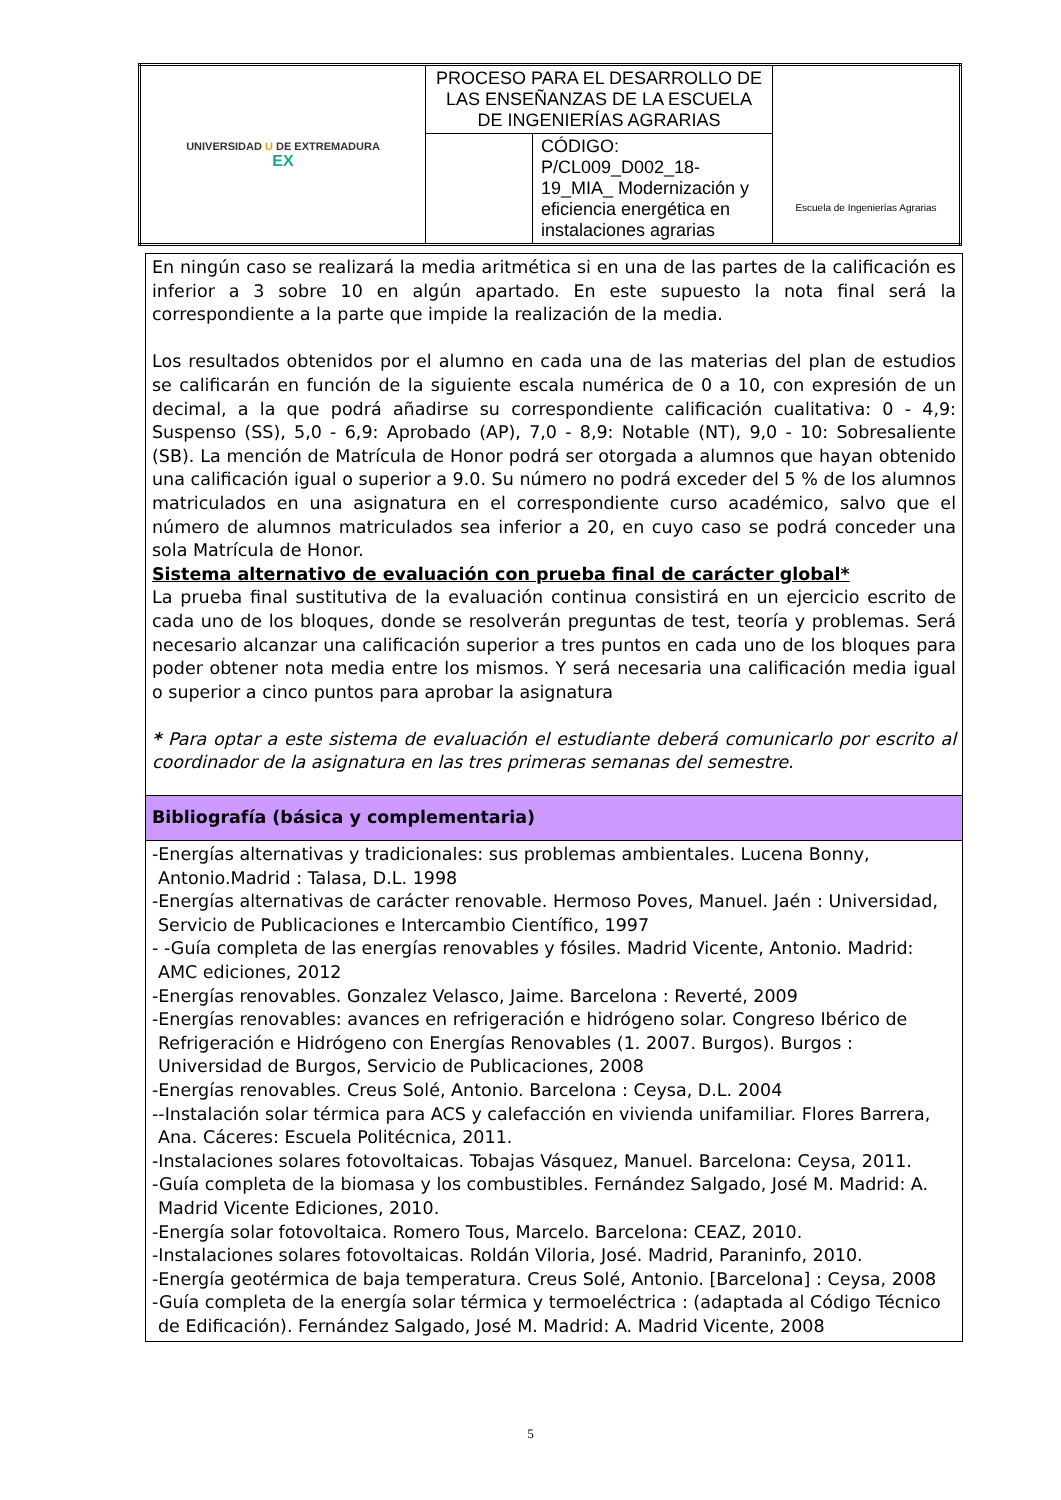| UNIVERSIDAD U DE EXTREMADURA EX | PROCESO PARA EL DESARROLLO DE LAS ENSEÑANZAS DE LA ESCUELA DE INGENIERÍAS AGRARIAS | | Escuela de Ingenierías Agrarias |
| | | CÓDIGO: P/CL009_D002_18-19_MIA_ Modernización y eficiencia energética en instalaciones agrarias | |
| En ningún caso se realizará la media aritmética si en una de las partes de la calificación es inferior a 3 sobre 10 en algún apartado. En este supuesto la nota final será la correspondiente a la parte que impide la realización de la media. Los resultados obtenidos por el alumno en cada una de las materias del plan de estudios se calificarán en función de la siguiente escala numérica de 0 a 10, con expresión de un decimal, a la que podrá añadirse su correspondiente calificación cualitativa: 0 - 4,9: Suspenso (SS), 5,0 - 6,9: Aprobado (AP), 7,0 - 8,9: Notable (NT), 9,0 - 10: Sobresaliente (SB). La mención de Matrícula de Honor podrá ser otorgada a alumnos que hayan obtenido una calificación igual o superior a 9.0. Su número no podrá exceder del 5 % de los alumnos matriculados en una asignatura en el correspondiente curso académico, salvo que el número de alumnos matriculados sea inferior a 20, en cuyo caso se podrá conceder una sola Matrícula de Honor. Sistema alternativo de evaluación con prueba final de carácter global* La prueba final sustitutiva de la evaluación continua consistirá en un ejercicio escrito de cada uno de los bloques, donde se resolverán preguntas de test, teoría y problemas. Será necesario alcanzar una calificación superior a tres puntos en cada uno de los bloques para poder obtener nota media entre los mismos. Y será necesaria una calificación media igual o superior a cinco puntos para aprobar la asignatura * Para optar a este sistema de evaluación el estudiante deberá comunicarlo por escrito al coordinador de la asignatura en las tres primeras semanas del semestre. |
| Bibliografía (básica y complementaria) |
| -Energías alternativas y tradicionales: sus problemas ambientales. Lucena Bonny, Antonio.Madrid : Talasa, D.L. 1998 -Energías alternativas de carácter renovable. Hermoso Poves, Manuel. Jaén : Universidad, Servicio de Publicaciones e Intercambio Científico, 1997 - -Guía completa de las energías renovables y fósiles. Madrid Vicente, Antonio. Madrid: AMC ediciones, 2012 -Energías renovables. Gonzalez Velasco, Jaime. Barcelona : Reverté, 2009 -Energías renovables: avances en refrigeración e hidrógeno solar. Congreso Ibérico de Refrigeración e Hidrógeno con Energías Renovables (1. 2007. Burgos). Burgos : Universidad de Burgos, Servicio de Publicaciones, 2008 -Energías renovables. Creus Solé, Antonio. Barcelona : Ceysa, D.L. 2004 --Instalación solar térmica para ACS y calefacción en vivienda unifamiliar. Flores Barrera, Ana. Cáceres: Escuela Politécnica, 2011. -Instalaciones solares fotovoltaicas. Tobajas Vásquez, Manuel. Barcelona: Ceysa, 2011. -Guía completa de la biomasa y los combustibles. Fernández Salgado, José M. Madrid: A. Madrid Vicente Ediciones, 2010. -Energía solar fotovoltaica. Romero Tous, Marcelo. Barcelona: CEAZ, 2010. -Instalaciones solares fotovoltaicas. Roldán Viloria, José. Madrid, Paraninfo, 2010. -Energía geotérmica de baja temperatura. Creus Solé, Antonio. [Barcelona] : Ceysa, 2008 -Guía completa de la energía solar térmica y termoeléctrica : (adaptada al Código Técnico de Edificación). Fernández Salgado, José M. Madrid: A. Madrid Vicente, 2008 |
5